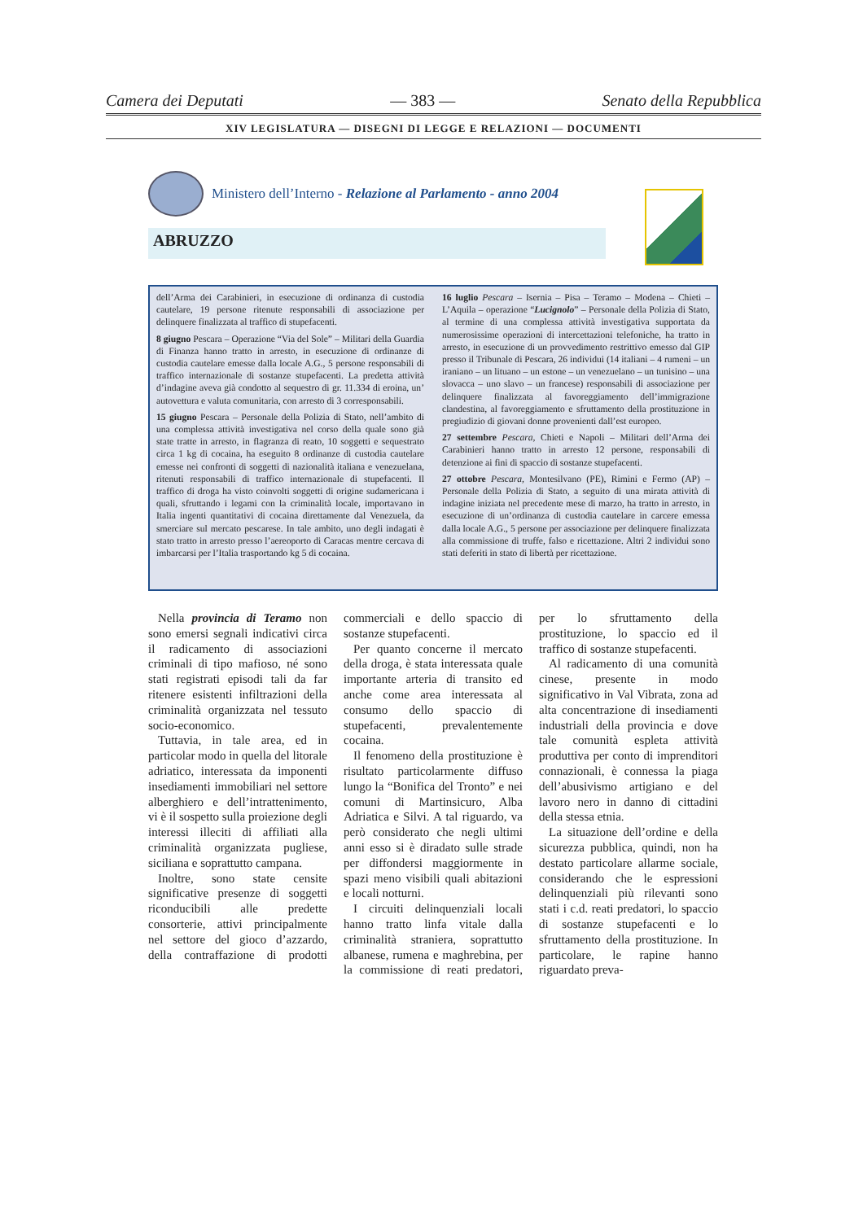Camera dei Deputati — 383 — Senato della Repubblica
XIV LEGISLATURA — DISEGNI DI LEGGE E RELAZIONI — DOCUMENTI
Ministero dell’Interno - Relazione al Parlamento - anno 2004
ABRUZZO
dell’Arma dei Carabinieri, in esecuzione di ordinanza di custodia cautelare, 19 persone ritenute responsabili di associazione per delinquere finalizzata al traffico di stupefacenti.
8 giugno Pescara – Operazione “Via del Sole” – Militari della Guardia di Finanza hanno tratto in arresto, in esecuzione di ordinanze di custodia cautelare emesse dalla locale A.G., 5 persone responsabili di traffico internazionale di sostanze stupefacenti. La predetta attività d’indagine aveva già condotto al sequestro di gr. 11.334 di eroina, un’ autovettura e valuta comunitaria, con arresto di 3 corresponsabili.
15 giugno Pescara – Personale della Polizia di Stato, nell’ambito di una complessa attività investigativa nel corso della quale sono già state tratte in arresto, in flagranza di reato, 10 soggetti e sequestrato circa 1 kg di cocaina, ha eseguito 8 ordinanze di custodia cautelare emesse nei confronti di soggetti di nazionalità italiana e venezuelana, ritenuti responsabili di traffico internazionale di stupefacenti. Il traffico di droga ha visto coinvolti soggetti di origine sudamericana i quali, sfruttando i legami con la criminalità locale, importavano in Italia ingenti quantitativi di cocaina direttamente dal Venezuela, da smerciare sul mercato pescarese. In tale ambito, uno degli indagati è stato tratto in arresto presso l’aereoporto di Caracas mentre cercava di imbarcarsi per l’Italia trasportando kg 5 di cocaina.
16 luglio Pescara – Isernia – Pisa – Teramo – Modena – Chieti – L’Aquila – operazione “Lucignolo” – Personale della Polizia di Stato, al termine di una complessa attività investigativa supportata da numerosissime operazioni di intercettazioni telefoniche, ha tratto in arresto, in esecuzione di un provvedimento restrittivo emesso dal GIP presso il Tribunale di Pescara, 26 individui (14 italiani – 4 rumeni – un iraniano – un lituano – un estone – un venezuelano – un tunisino – una slovacca – uno slavo – un francese) responsabili di associazione per delinquere finalizzata al favoreggiamento dell’immigrazione clandestina, al favoreggiamento e sfruttamento della prostituzione in pregiudizio di giovani donne provenienti dall’est europeo.
27 settembre Pescara, Chieti e Napoli – Militari dell’Arma dei Carabinieri hanno tratto in arresto 12 persone, responsabili di detenzione ai fini di spaccio di sostanze stupefacenti.
27 ottobre Pescara, Montesilvano (PE), Rimini e Fermo (AP) – Personale della Polizia di Stato, a seguito di una mirata attività di indagine iniziata nel precedente mese di marzo, ha tratto in arresto, in esecuzione di un’ordinanza di custodia cautelare in carcere emessa dalla locale A.G., 5 persone per associazione per delinquere finalizzata alla commissione di truffe, falso e ricettazione. Altri 2 individui sono stati deferiti in stato di libertà per ricettazione.
Nella provincia di Teramo non sono emersi segnali indicativi circa il radicamento di associazioni criminali di tipo mafioso, né sono stati registrati episodi tali da far ritenere esistenti infiltrazioni della criminalità organizzata nel tessuto socio-economico.
Tuttavia, in tale area, ed in particolar modo in quella del litorale adriatico, interessata da imponenti insediamenti immobiliari nel settore alberghiero e dell’intrattenimento, vi è il sospetto sulla proiezione degli interessi illeciti di affiliati alla criminalità organizzata pugliese, siciliana e soprattutto campana.
Inoltre, sono state censite significative presenze di soggetti riconducibili alle predette consorterie, attivi principalmente nel settore del gioco d’azzardo, della contraffazione di prodotti commerciali e dello spaccio di sostanze stupefacenti.
Per quanto concerne il mercato della droga, è stata interessata quale importante arteria di transito ed anche come area interessata al consumo dello spaccio di stupefacenti, prevalentemente cocaina.
Il fenomeno della prostituzione è risultato particolarmente diffuso lungo la “Bonifica del Tronto” e nei comuni di Martinsicuro, Alba Adriatica e Silvi. A tal riguardo, va però considerato che negli ultimi anni esso si è diradato sulle strade per diffondersi maggiormente in spazi meno visibili quali abitazioni e locali notturni.
I circuiti delinquenziali locali hanno tratto linfa vitale dalla criminalità straniera, soprattutto albanese, rumena e maghrebina, per la commissione di reati predatori, per lo sfruttamento della prostituzione, lo spaccio ed il traffico di sostanze stupefacenti.
Al radicamento di una comunità cinese, presente in modo significativo in Val Vibrata, zona ad alta concentrazione di insediamenti industriali della provincia e dove tale comunità espleta attività produttiva per conto di imprenditori connazionali, è connessa la piaga dell’abusivismo artigiano e del lavoro nero in danno di cittadini della stessa etnia.
La situazione dell’ordine e della sicurezza pubblica, quindi, non ha destato particolare allarme sociale, considerando che le espressioni delinquenziali più rilevanti sono stati i c.d. reati predatori, lo spaccio di sostanze stupefacenti e lo sfruttamento della prostituzione. In particolare, le rapine hanno riguardato preva-